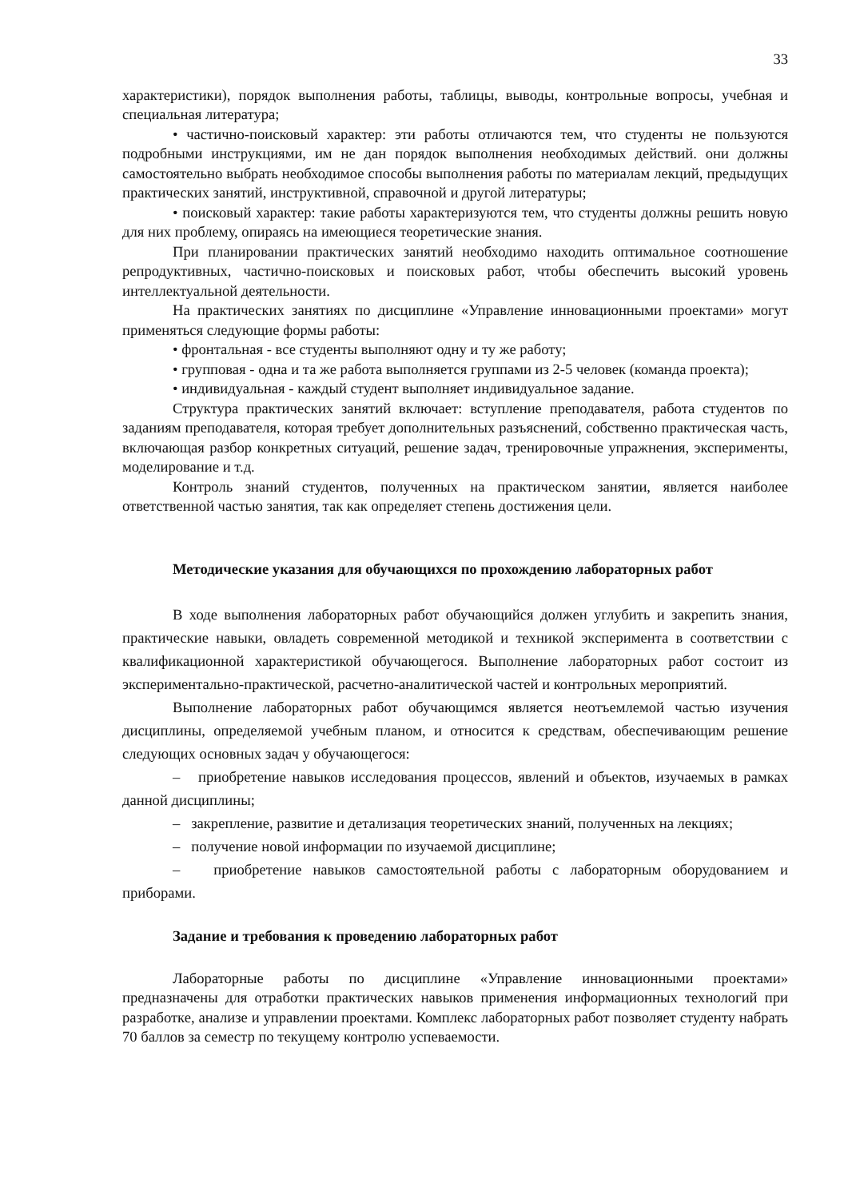33
характеристики), порядок выполнения работы, таблицы, выводы, контрольные вопросы, учебная и специальная литература;
• частично-поисковый характер: эти работы отличаются тем, что студенты не пользуются подробными инструкциями, им не дан порядок выполнения необходимых действий. они должны самостоятельно выбрать необходимое способы выполнения работы по материалам лекций, предыдущих практических занятий, инструктивной, справочной и другой литературы;
• поисковый характер: такие работы характеризуются тем, что студенты должны решить новую для них проблему, опираясь на имеющиеся теоретические знания.
При планировании практических занятий необходимо находить оптимальное соотношение репродуктивных, частично-поисковых и поисковых работ, чтобы обеспечить высокий уровень интеллектуальной деятельности.
На практических занятиях по дисциплине «Управление инновационными проектами» могут применяться следующие формы работы:
• фронтальная - все студенты выполняют одну и ту же работу;
• групповая - одна и та же работа выполняется группами из 2-5 человек (команда проекта);
• индивидуальная - каждый студент выполняет индивидуальное задание.
Структура практических занятий включает: вступление преподавателя, работа студентов по заданиям преподавателя, которая требует дополнительных разъяснений, собственно практическая часть, включающая разбор конкретных ситуаций, решение задач, тренировочные упражнения, эксперименты, моделирование и т.д.
Контроль знаний студентов, полученных на практическом занятии, является наиболее ответственной частью занятия, так как определяет степень достижения цели.
Методические указания для обучающихся по прохождению лабораторных работ
В ходе выполнения лабораторных работ обучающийся должен углубить и закрепить знания, практические навыки, овладеть современной методикой и техникой эксперимента в соответствии с квалификационной характеристикой обучающегося. Выполнение лабораторных работ состоит из экспериментально-практической, расчетно-аналитической частей и контрольных мероприятий.
Выполнение лабораторных работ обучающимся является неотъемлемой частью изучения дисциплины, определяемой учебным планом, и относится к средствам, обеспечивающим решение следующих основных задач у обучающегося:
– приобретение навыков исследования процессов, явлений и объектов, изучаемых в рамках данной дисциплины;
– закрепление, развитие и детализация теоретических знаний, полученных на лекциях;
– получение новой информации по изучаемой дисциплине;
– приобретение навыков самостоятельной работы с лабораторным оборудованием и приборами.
Задание и требования к проведению лабораторных работ
Лабораторные работы по дисциплине «Управление инновационными проектами» предназначены для отработки практических навыков применения информационных технологий при разработке, анализе и управлении проектами. Комплекс лабораторных работ позволяет студенту набрать 70 баллов за семестр по текущему контролю успеваемости.